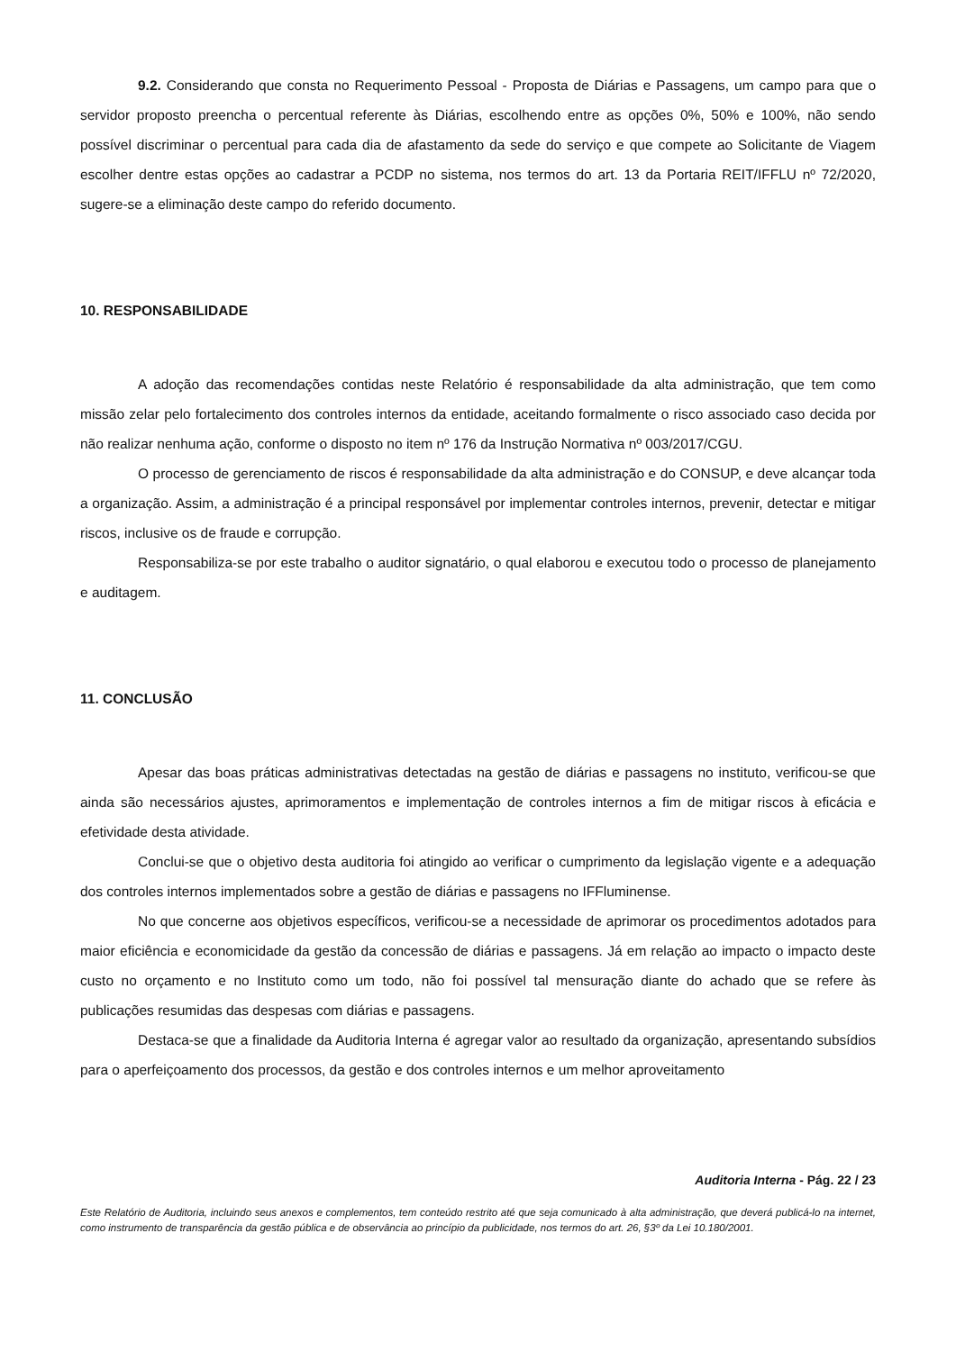9.2. Considerando que consta no Requerimento Pessoal - Proposta de Diárias e Passagens, um campo para que o servidor proposto preencha o percentual referente às Diárias, escolhendo entre as opções 0%, 50% e 100%, não sendo possível discriminar o percentual para cada dia de afastamento da sede do serviço e que compete ao Solicitante de Viagem escolher dentre estas opções ao cadastrar a PCDP no sistema, nos termos do art. 13 da Portaria REIT/IFFLU nº 72/2020, sugere-se a eliminação deste campo do referido documento.
10. RESPONSABILIDADE
A adoção das recomendações contidas neste Relatório é responsabilidade da alta administração, que tem como missão zelar pelo fortalecimento dos controles internos da entidade, aceitando formalmente o risco associado caso decida por não realizar nenhuma ação, conforme o disposto no item nº 176 da Instrução Normativa nº 003/2017/CGU.
O processo de gerenciamento de riscos é responsabilidade da alta administração e do CONSUP, e deve alcançar toda a organização. Assim, a administração é a principal responsável por implementar controles internos, prevenir, detectar e mitigar riscos, inclusive os de fraude e corrupção.
Responsabiliza-se por este trabalho o auditor signatário, o qual elaborou e executou todo o processo de planejamento e auditagem.
11. CONCLUSÃO
Apesar das boas práticas administrativas detectadas na gestão de diárias e passagens no instituto, verificou-se que ainda são necessários ajustes, aprimoramentos e implementação de controles internos a fim de mitigar riscos à eficácia e efetividade desta atividade.
Conclui-se que o objetivo desta auditoria foi atingido ao verificar o cumprimento da legislação vigente e a adequação dos controles internos implementados sobre a gestão de diárias e passagens no IFFluminense.
No que concerne aos objetivos específicos, verificou-se a necessidade de aprimorar os procedimentos adotados para maior eficiência e economicidade da gestão da concessão de diárias e passagens. Já em relação ao impacto o impacto deste custo no orçamento e no Instituto como um todo, não foi possível tal mensuração diante do achado que se refere às publicações resumidas das despesas com diárias e passagens.
Destaca-se que a finalidade da Auditoria Interna é agregar valor ao resultado da organização, apresentando subsídios para o aperfeiçoamento dos processos, da gestão e dos controles internos e um melhor aproveitamento
Auditoria Interna - Pág. 22 / 23
Este Relatório de Auditoria, incluindo seus anexos e complementos, tem conteúdo restrito até que seja comunicado à alta administração, que deverá publicá-lo na internet, como instrumento de transparência da gestão pública e de observância ao princípio da publicidade, nos termos do art. 26, §3º da Lei 10.180/2001.